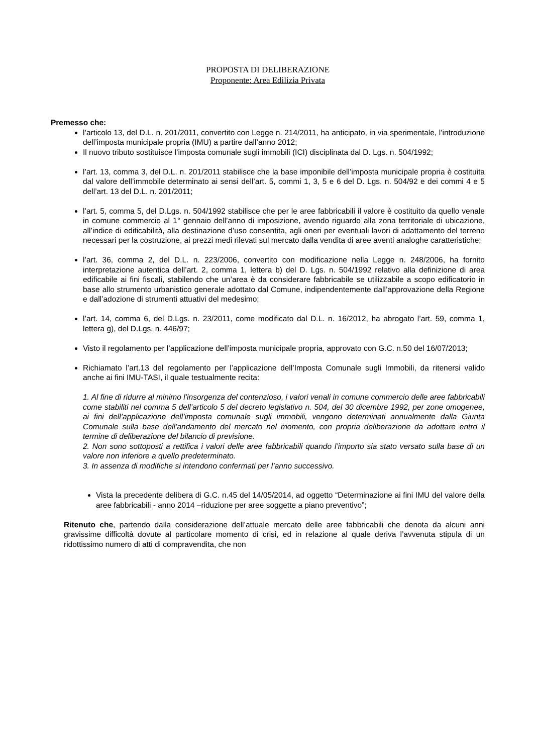PROPOSTA DI DELIBERAZIONE
Proponente: Area Edilizia Privata
Premesso che:
l’articolo 13, del D.L. n. 201/2011, convertito con Legge n. 214/2011, ha anticipato, in via sperimentale, l’introduzione dell’imposta municipale propria (IMU) a partire dall’anno 2012;
Il nuovo tributo sostituisce l’imposta comunale sugli immobili (ICI) disciplinata dal D. Lgs. n. 504/1992;
l’art. 13, comma 3, del D.L. n. 201/2011 stabilisce che la base imponibile dell’imposta municipale propria è costituita dal valore dell’immobile determinato ai sensi dell’art. 5, commi 1, 3, 5 e 6 del D. Lgs. n. 504/92 e dei commi 4 e 5 dell’art. 13 del D.L. n. 201/2011;
l’art. 5, comma 5, del D.Lgs. n. 504/1992 stabilisce che per le aree fabbricabili il valore è costituito da quello venale in comune commercio al 1° gennaio dell’anno di imposizione, avendo riguardo alla zona territoriale di ubicazione, all’indice di edificabilità, alla destinazione d’uso consentita, agli oneri per eventuali lavori di adattamento del terreno necessari per la costruzione, ai prezzi medi rilevati sul mercato dalla vendita di aree aventi analoghe caratteristiche;
l’art. 36, comma 2, del D.L. n. 223/2006, convertito con modificazione nella Legge n. 248/2006, ha fornito interpretazione autentica dell’art. 2, comma 1, lettera b) del D. Lgs. n. 504/1992 relativo alla definizione di area edificabile ai fini fiscali, stabilendo che un’area è da considerare fabbricabile se utilizzabile a scopo edificatorio in base allo strumento urbanistico generale adottato dal Comune, indipendentemente dall’approvazione della Regione e dall’adozione di strumenti attuativi del medesimo;
l’art. 14, comma 6, del D.Lgs. n. 23/2011, come modificato dal D.L. n. 16/2012, ha abrogato l’art. 59, comma 1, lettera g), del D.Lgs. n. 446/97;
Visto il regolamento per l’applicazione dell’imposta municipale propria, approvato con G.C. n.50 del 16/07/2013;
Richiamato l’art.13 del regolamento per l’applicazione dell’Imposta Comunale sugli Immobili, da ritenersi valido anche ai fini IMU-TASI, il quale testualmente recita:
1. Al fine di ridurre al minimo l’insorgenza del contenzioso, i valori venali in comune commercio delle aree fabbricabili come stabiliti nel comma 5 dell’articolo 5 del decreto legislativo n. 504, del 30 dicembre 1992, per zone omogenee, ai fini dell’applicazione dell’imposta comunale sugli immobili, vengono determinati annualmente dalla Giunta Comunale sulla base dell’andamento del mercato nel momento, con propria deliberazione da adottare entro il termine di deliberazione del bilancio di previsione.
2. Non sono sottoposti a rettifica i valori delle aree fabbricabili quando l’importo sia stato versato sulla base di un valore non inferiore a quello predeterminato.
3. In assenza di modifiche si intendono confermati per l’anno successivo.
Vista la precedente delibera di G.C. n.45 del 14/05/2014, ad oggetto “Determinazione ai fini IMU del valore della aree fabbricabili - anno 2014 –riduzione per aree soggette a piano preventivo”;
Ritenuto che, partendo dalla considerazione dell’attuale mercato delle aree fabbricabili che denota da alcuni anni gravissime difficoltà dovute al particolare momento di crisi, ed in relazione al quale deriva l’avvenuta stipula di un ridottissimo numero di atti di compravendita, che non